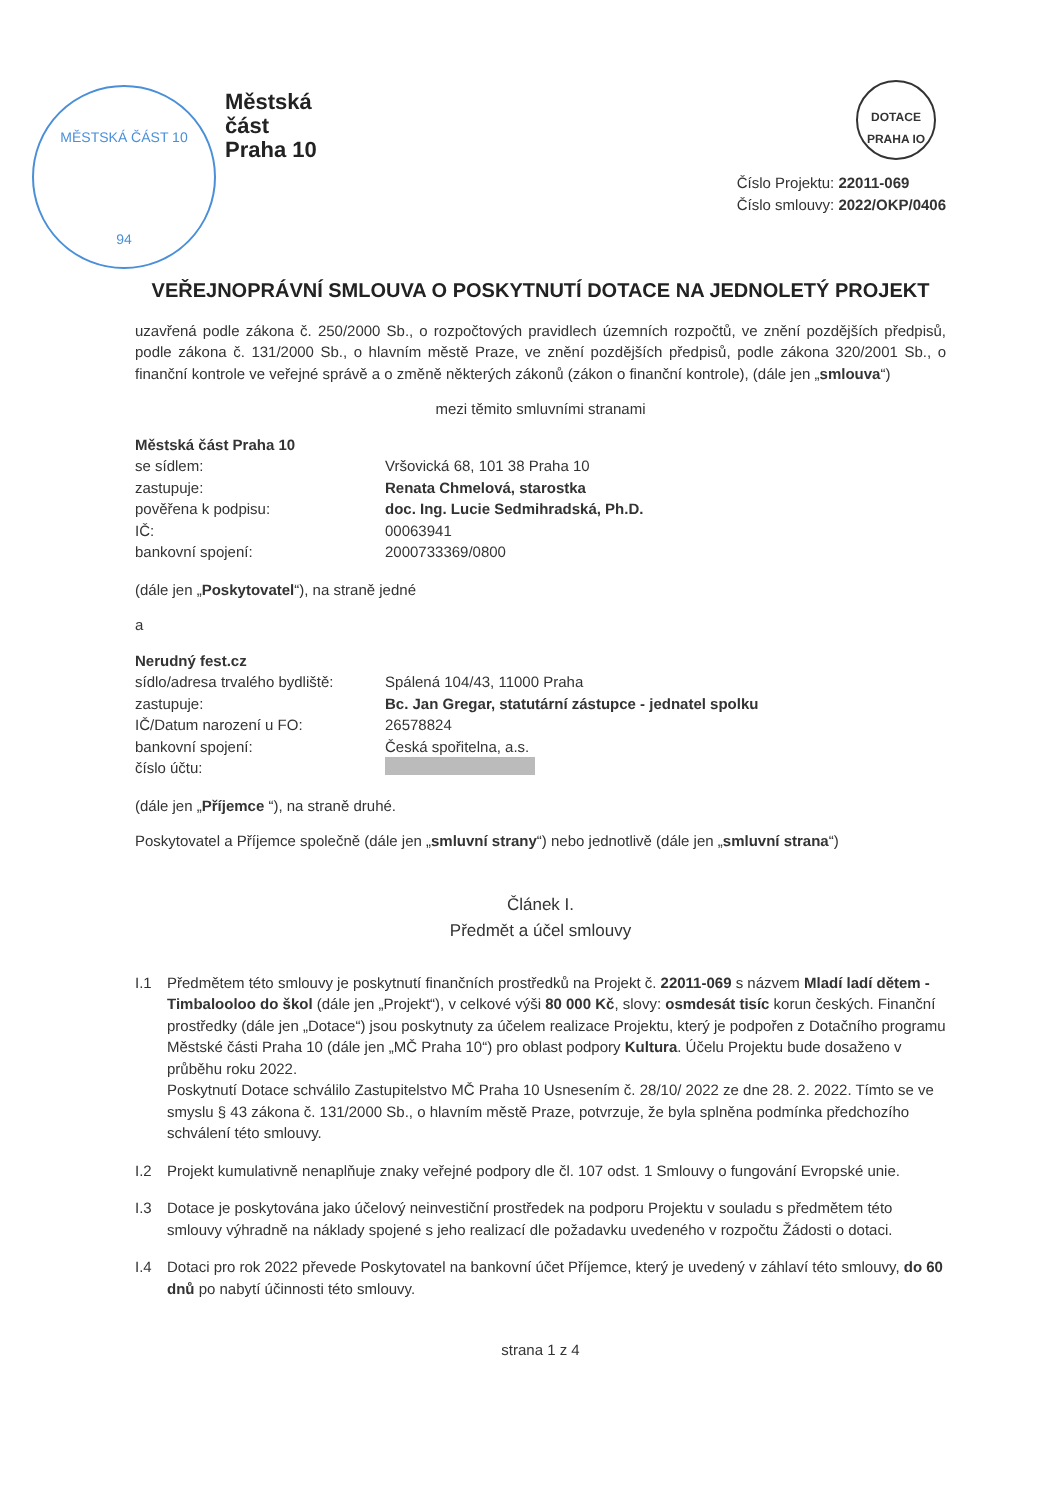MĚSTSKÁ ČÁST 10
94
Městská
část
Praha 10
DOTACE
PRAHA IO
Číslo Projektu: 22011-069
Číslo smlouvy: 2022/OKP/0406
VEŘEJNOPRÁVNÍ SMLOUVA O POSKYTNUTÍ DOTACE NA JEDNOLETÝ PROJEKT
uzavřená podle zákona č. 250/2000 Sb., o rozpočtových pravidlech územních rozpočtů, ve znění pozdějších předpisů, podle zákona č. 131/2000 Sb., o hlavním městě Praze, ve znění pozdějších předpisů, podle zákona 320/2001 Sb., o finanční kontrole ve veřejné správě a o změně některých zákonů (zákon o finanční kontrole), (dále jen „smlouva“)
mezi těmito smluvními stranami
Městská část Praha 10
se sídlem: Vršovická 68, 101 38 Praha 10
zastupuje: Renata Chmelová, starostka
pověřena k podpisu: doc. Ing. Lucie Sedmihradská, Ph.D.
IČ: 00063941
bankovní spojení: 2000733369/0800
(dále jen „Poskytovatel“), na straně jedné
a
Nerudný fest.cz
sídlo/adresa trvalého bydliště: Spálená 104/43, 11000 Praha
zastupuje: Bc. Jan Gregar, statutární zástupce - jednatel spolku
IČ/Datum narození u FO: 26578824
bankovní spojení: Česká spořitelna, a.s.
číslo účtu:
(dále jen „Příjemce “), na straně druhé.
Poskytovatel a Příjemce společně (dále jen „smluvní strany“) nebo jednotlivě (dále jen „smluvní strana“)
Článek I.
Předmět a účel smlouvy
I.1 Předmětem této smlouvy je poskytnutí finančních prostředků na Projekt č. 22011-069 s názvem Mladí ladí dětem - Timbalooloo do škol (dále jen „Projekt“), v celkové výši 80 000 Kč, slovy: osmdesát tisíc korun českých. Finanční prostředky (dále jen „Dotace“) jsou poskytnuty za účelem realizace Projektu, který je podpořen z Dotačního programu Městské části Praha 10 (dále jen „MČ Praha 10“) pro oblast podpory Kultura. Účelu Projektu bude dosaženo v průběhu roku 2022.
Poskytnutí Dotace schválilo Zastupitelstvo MČ Praha 10 Usnesením č. 28/10/ 2022 ze dne 28. 2. 2022. Tímto se ve smyslu § 43 zákona č. 131/2000 Sb., o hlavním městě Praze, potvrzuje, že byla splněna podmínka předchozího schválení této smlouvy.
I.2 Projekt kumulativně nenaplňuje znaky veřejné podpory dle čl. 107 odst. 1 Smlouvy o fungování Evropské unie.
I.3 Dotace je poskytována jako účelový neinvestiční prostředek na podporu Projektu v souladu s předmětem této smlouvy výhradně na náklady spojené s jeho realizací dle požadavku uvedeného v rozpočtu Žádosti o dotaci.
I.4 Dotaci pro rok 2022 převede Poskytovatel na bankovní účet Příjemce, který je uvedený v záhlaví této smlouvy, do 60 dnů po nabytí účinnosti této smlouvy.
strana 1 z 4